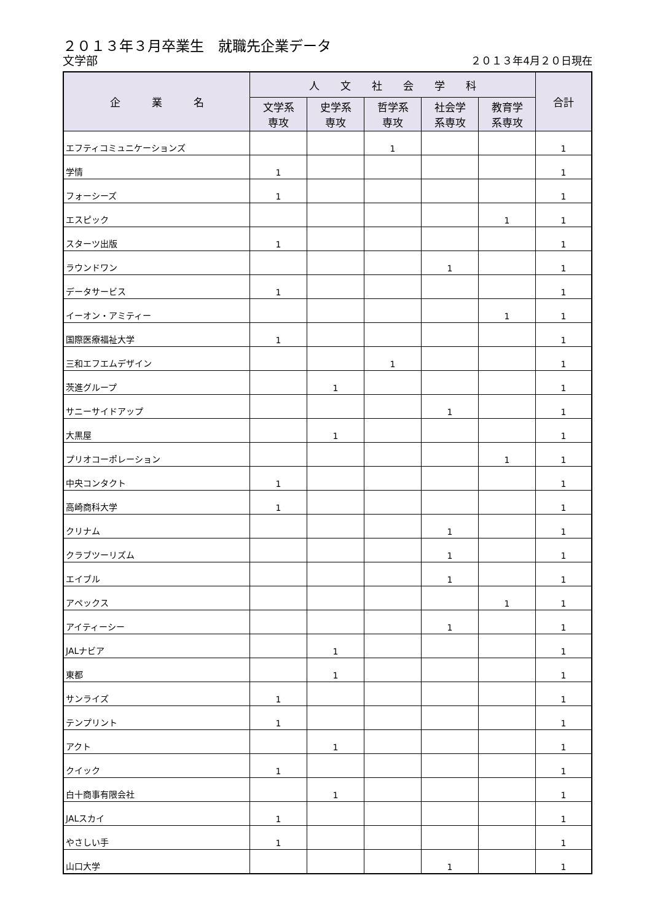２０１３年３月卒業生　就職先企業データ
文学部 ２０１３年4月２０日現在
| 企 業 名 | 人 文 社 会 学 科 | | | | | 合計 |
| --- | --- | --- | --- | --- | --- | --- |
| | 文学系 専攻 | 史学系 専攻 | 哲学系 専攻 | 社会学 系専攻 | 教育学 系専攻 | |
| エフティコミュニケーションズ | | | 1 | | | 1 |
| 学情 | 1 | | | | | 1 |
| フォーシーズ | 1 | | | | | 1 |
| エスピック | | | | | 1 | 1 |
| スターツ出版 | 1 | | | | | 1 |
| ラウンドワン | | | | 1 | | 1 |
| データサービス | 1 | | | | | 1 |
| イーオン・アミティー | | | | | 1 | 1 |
| 国際医療福祉大学 | 1 | | | | | 1 |
| 三和エフエムデザイン | | | 1 | | | 1 |
| 茨進グループ | | 1 | | | | 1 |
| サニーサイドアップ | | | | 1 | | 1 |
| 大黒屋 | | 1 | | | | 1 |
| プリオコーポレーション | | | | | 1 | 1 |
| 中央コンタクト | 1 | | | | | 1 |
| 高崎商科大学 | 1 | | | | | 1 |
| クリナム | | | | 1 | | 1 |
| クラブツーリズム | | | | 1 | | 1 |
| エイブル | | | | 1 | | 1 |
| アペックス | | | | | 1 | 1 |
| アイティーシー | | | | 1 | | 1 |
| JALナビア | | 1 | | | | 1 |
| 東都 | | 1 | | | | 1 |
| サンライズ | 1 | | | | | 1 |
| テンプリント | 1 | | | | | 1 |
| アクト | | 1 | | | | 1 |
| クイック | 1 | | | | | 1 |
| 白十商事有限会社 | | 1 | | | | 1 |
| JALスカイ | 1 | | | | | 1 |
| やさしい手 | 1 | | | | | 1 |
| 山口大学 | | | | 1 | | 1 |